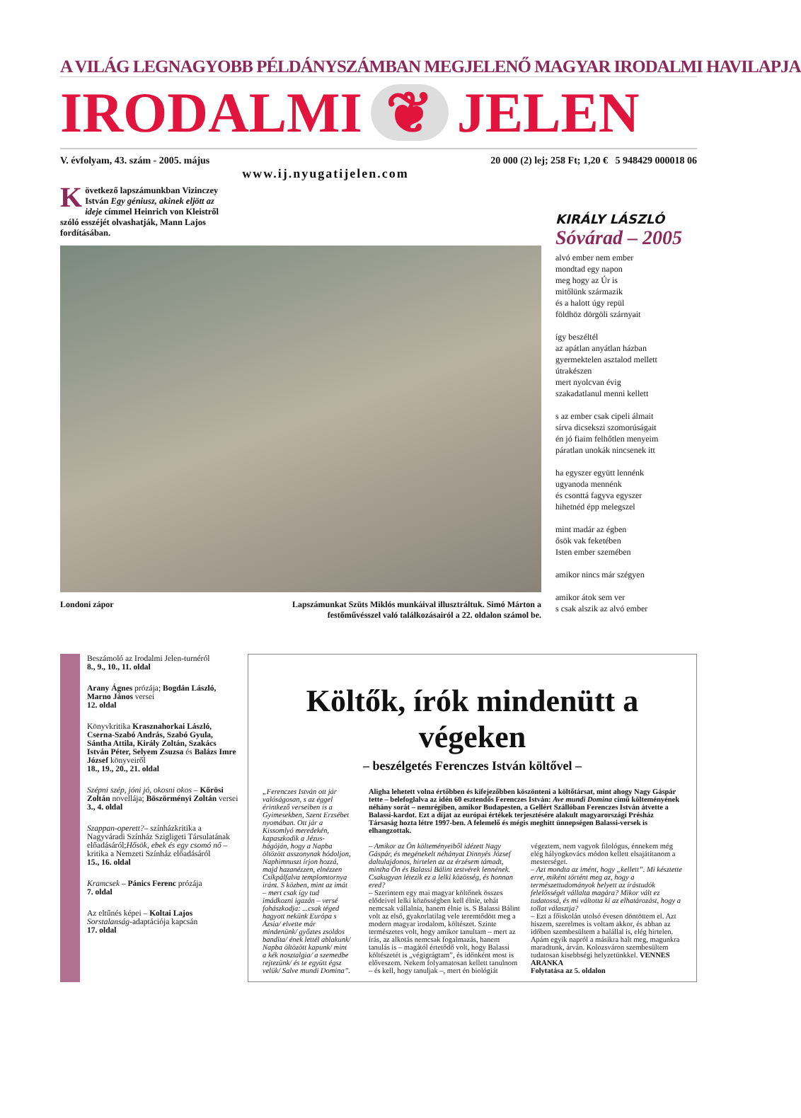A VILÁG LEGNAGYOBB PÉLDÁNYSZÁMBAN MEGJELENŐ MAGYAR IRODALMI HAVILAPJA
IRODALMI ❦ JELEN
V. évfolyam, 43. szám - 2005. május 20 000 (2) lej; 258 Ft; 1,20 € 5 948429 000018 06
www.ij.nyugatijelen.com
Következő lapszámunkban Vizinczey István Egy géniusz, akinek eljött az ideje címmel Heinrich von Kleistről szóló esszéjét olvashatják, Mann Lajos fordításában.
Londoni zápor Lapszámunkat Szüts Miklós munkáival illusztráltuk. Simó Márton a festőművésszel való találkozásairól a 22. oldalon számol be.
KIRÁLY LÁSZLÓ
Sóvárad – 2005
alvó ember nem ember
mondtad egy napon
meg hogy az Úr is
mitőlünk származik
és a halott úgy repül
földhöz dörgöli szárnyait
így beszéltél
az apátlan anyátlan házban
gyermektelen asztalod mellett
útrakészen
mert nyolcvan évig
szakadatlanul menni kellett
s az ember csak cipeli álmait
sírva dicsekszi szomorúságait
én jó fiaim felhőtlen menyeim
páratlan unokák nincsenek itt
ha egyszer együtt lennénk
ugyanoda mennénk
és csonttá fagyva egyszer
hihetnéd épp melegszel
mint madár az égben
ősök vak feketében
Isten ember szemében
amikor nincs már szégyen
amikor átok sem ver
s csak alszik az alvó ember
Beszámoló az Irodalmi Jelen-turnéról
8., 9., 10., 11. oldal
Arany Ágnes prózája; Bogdán László, Marno János versei
12. oldal
Könyvkritika Krasznahorkai László, Cserna-Szabó András, Szabó Gyula, Sántha Attila, Király Zoltán, Szakács István Péter, Selyem Zsuzsa és Balázs Imre József könyveiről
18., 19., 20., 21. oldal
Szépni szép, jóni jó, okosni okos – Kőrösi Zoltán novellája; Böszörményi Zoltán versei
3., 4. oldal
Szappan-operett?– színházkritika a Nagyváradi Színház Szigligeti Társulatának előadásáról;Hősök, ebek és egy csomó nő – kritika a Nemzeti Színház előadásáról
15., 16. oldal
Kramcsek – Pánics Ferenc prózája
7. oldal
Az eltűnés képei – Koltai Lajos Sorstalanság-adaptációja kapcsán
17. oldal
Költők, írók mindenütt a végeken
– beszélgetés Ferenczes István költővel –
„Ferenczes István ott jár valóságosan, s az éggel érintkező verseiben is a Gyimesekben, Szent Erzsébet nyomában. Ott jár a Kissomlyó meredekén, kapaszkodik a Jézus-hágóján, hogy a Napba öltözött asszonynak hódoljon, Naphimnuszt írjon hozzá, majd hazanézzen, elnézzen Csíkpálfalva templomtornya iránt. S közben, mint az imát – mert csak így tud imádkozni igazán – versé fohászkodja: ...csak téged hagyott nekünk Európa s Ázsia/ elvette már mindenünk/ győztes zsoldos bandita/ ének lettél ablakunk/ Napba öltözött kapunk/ mint a kék nosztalgia/ a szemedbe rejtezünk/ és te együtt égsz velük/ Salve mundi Domina”.
Aligha lehetett volna értőbben és kifejezőbben köszönteni a költőtársat, mint ahogy Nagy Gáspár tette – belefoglalva az idén 60 esztendős Ferenczes István: Ave mundi Domina című költeményének néhány sorát – nemrégiben, amikor Budapesten, a Gellért Szállóban Ferenczes István átvette a Balassi-kardot. Ezt a díjat az európai értékek terjesztésére alakult magyarországi Présház Társaság hozta létre 1997-ben. A felemelő és mégis meghitt ünnepségen Balassi-versek is elhangzottak.
– Amikor az Ön költeményeiből idézett Nagy Gáspár, és megénekelt néhányat Dinnyés József daltulajdonos, hirtelen az az érzésem támadt, mintha Ön és Balassi Bálint testvérek lennének. Csakugyan létezik ez a lelki közösség, és honnan ered?
– Szerintem egy mai magyar költőnek összes elődeivel lelki közösségben kell élnie, tehát nemcsak vállalnia, hanem élnie is. S Balassi Bálint volt az első, gyakorlatilag vele teremtődött meg a modern magyar irodalom, költészet. Szinte természetes volt, hogy amikor tanultam – mert az írás, az alkotás nemcsak fogalmazás, hanem tanulás is – magától értetődő volt, hogy Balassi költészetét is „végigrágtam”, és időnként most is elő­veszem. Nekem folyamatosan kellett tanulnom – és kell, hogy tanuljak –, mert én biológiát végeztem, nem vagyok filológus, énnekem még elég hályogkovács módon kellett elsajátítanom a mesterséget.
– Azt mondta az imént, hogy „kellett”. Mi késztette erre, miként történt meg az, hogy a természettudományok helyett az írástudók felelősségét vállalta magára? Mikor vált ez tudatossá, és mi váltotta ki az elhatározást, hogy a tollat választja?
– Ezt a főiskolán utolsó évesen döntöttem el. Azt hiszem, szerelmes is voltam akkor, és abban az időben szembesültem a halállal is, elég hirtelen. Apám egyik napról a másikra halt meg, magunkra maradtunk, árván. Kolozsváron szembesültem tudatosan kisebbségi helyzetünkkel. VENNES ARANKA
Folytatása az 5. oldalon